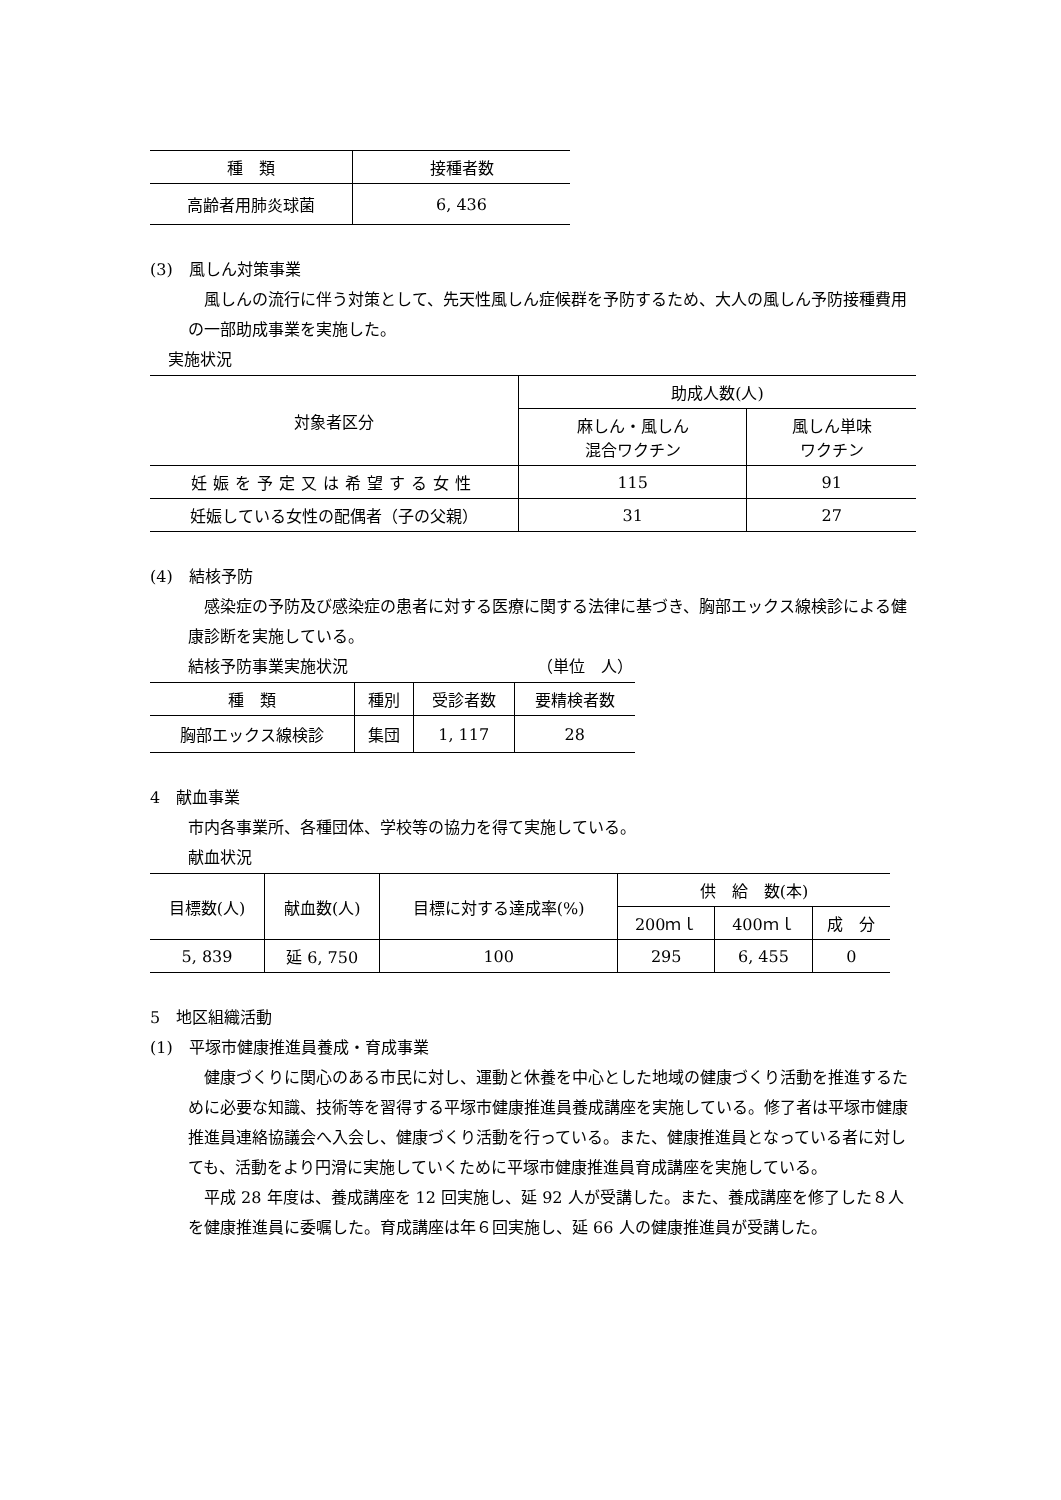| 種 類 | 接種者数 |
| --- | --- |
| 高齢者用肺炎球菌 | 6, 436 |
(3)　風しん対策事業
風しんの流行に伴う対策として、先天性風しん症候群を予防するため、大人の風しん予防接種費用の一部助成事業を実施した。
実施状況
| 対象者区分 | 助成人数(人) | |
| --- | --- | --- |
| | 麻しん・風しん 混合ワクチン | 風しん単味 ワクチン |
| 妊娠を予定又は希望する女性 | 115 | 91 |
| 妊娠している女性の配偶者（子の父親） | 31 | 27 |
(4)　結核予防
感染症の予防及び感染症の患者に対する医療に関する法律に基づき、胸部エックス線検診による健康診断を実施している。
結核予防事業実施状況 （単位　人）
| 種 類 | 種別 | 受診者数 | 要精検者数 |
| --- | --- | --- | --- |
| 胸部エックス線検診 | 集団 | 1, 117 | 28 |
4　献血事業
市内各事業所、各種団体、学校等の協力を得て実施している。
献血状況
| 目標数(人) | 献血数(人) | 目標に対する達成率(%) | 供 給 数(本) | | |
| --- | --- | --- | --- | --- | --- |
| | | | 200ｍｌ | 400ｍｌ | 成 分 |
| 5, 839 | 延 6, 750 | 100 | 295 | 6, 455 | 0 |
5　地区組織活動
(1)　平塚市健康推進員養成・育成事業
健康づくりに関心のある市民に対し、運動と休養を中心とした地域の健康づくり活動を推進するために必要な知識、技術等を習得する平塚市健康推進員養成講座を実施している。修了者は平塚市健康推進員連絡協議会へ入会し、健康づくり活動を行っている。また、健康推進員となっている者に対しても、活動をより円滑に実施していくために平塚市健康推進員育成講座を実施している。
平成 28 年度は、養成講座を 12 回実施し、延 92 人が受講した。また、養成講座を修了した８人を健康推進員に委嘱した。育成講座は年６回実施し、延 66 人の健康推進員が受講した。